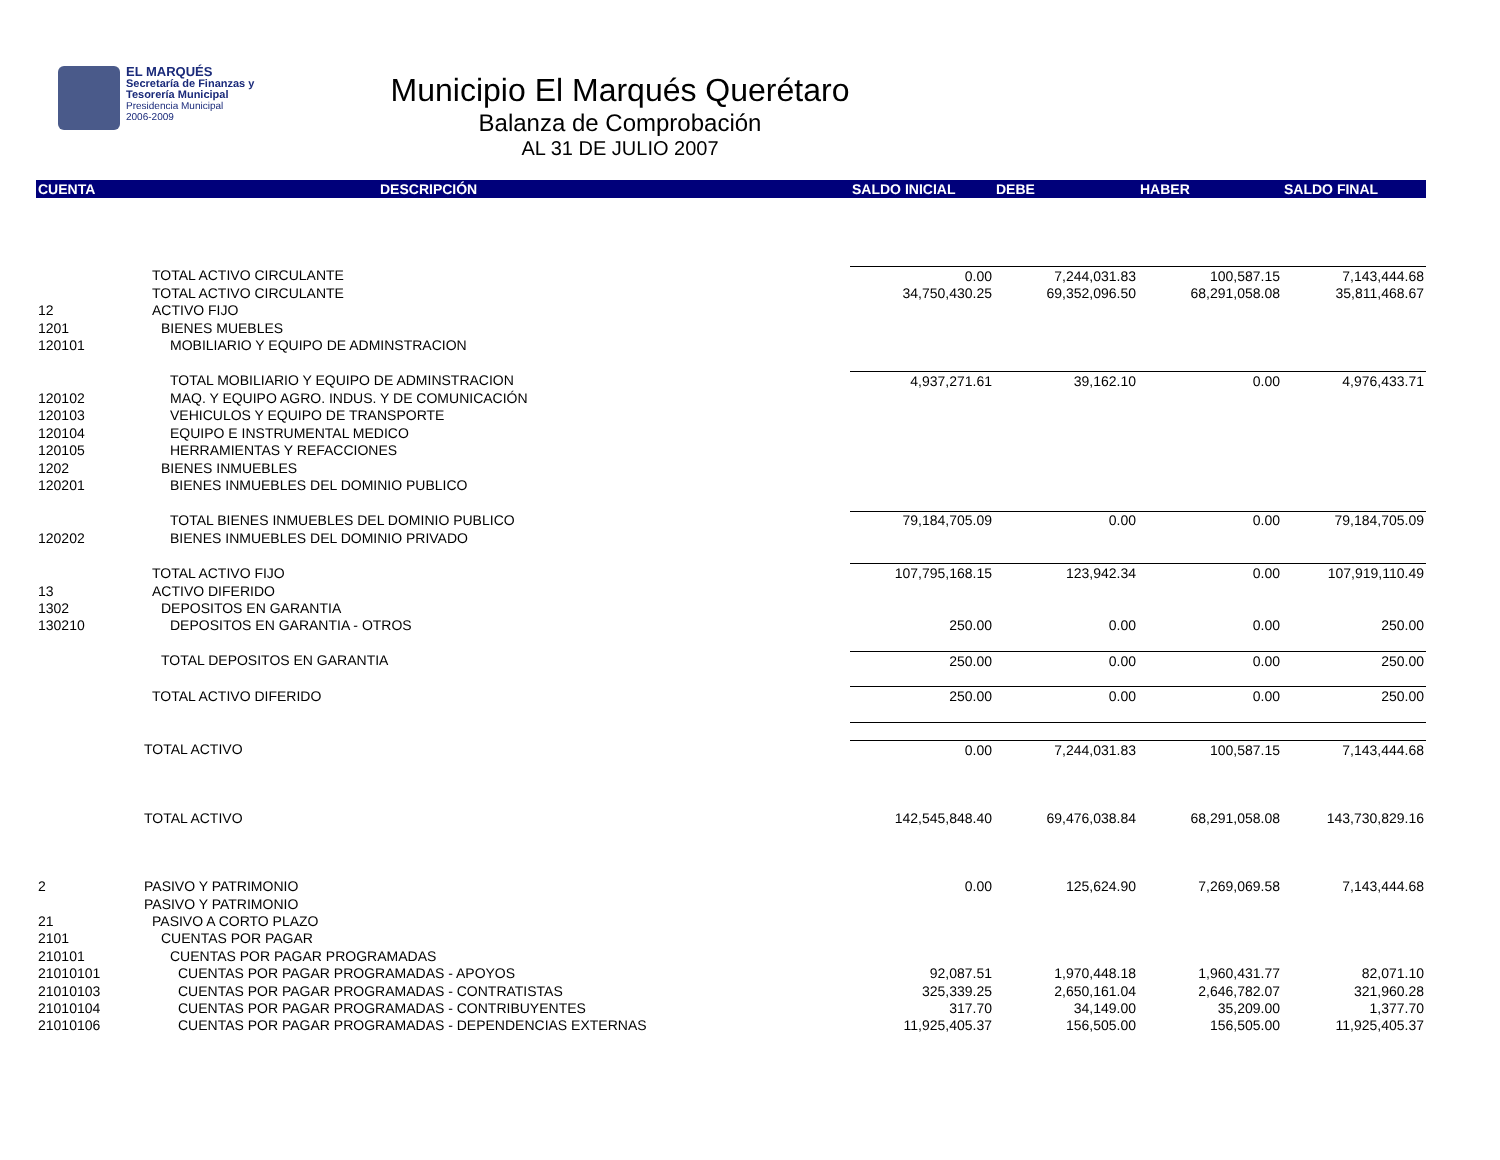EL MARQUÉS
Secretaría de Finanzas y
Tesorería Municipal
Presidencia Municipal
2006-2009
Municipio El Marqués Querétaro
Balanza de Comprobación
AL 31 DE JULIO 2007
| CUENTA | DESCRIPCIÓN | SALDO INICIAL | DEBE | HABER | SALDO FINAL |
| --- | --- | --- | --- | --- | --- |
| | TOTAL ACTIVO CIRCULANTE | 0.00 | 7,244,031.83 | 100,587.15 | 7,143,444.68 |
| | TOTAL ACTIVO CIRCULANTE | 34,750,430.25 | 69,352,096.50 | 68,291,058.08 | 35,811,468.67 |
| 12 | ACTIVO FIJO | | | | |
| 1201 | BIENES MUEBLES | | | | |
| 120101 | MOBILIARIO Y EQUIPO DE ADMINSTRACION | | | | |
| | TOTAL MOBILIARIO Y EQUIPO DE ADMINSTRACION | 4,937,271.61 | 39,162.10 | 0.00 | 4,976,433.71 |
| 120102 | MAQ. Y EQUIPO AGRO. INDUS. Y DE COMUNICACIÓN | | | | |
| 120103 | VEHICULOS Y EQUIPO DE TRANSPORTE | | | | |
| 120104 | EQUIPO E INSTRUMENTAL MEDICO | | | | |
| 120105 | HERRAMIENTAS Y REFACCIONES | | | | |
| 1202 | BIENES INMUEBLES | | | | |
| 120201 | BIENES INMUEBLES DEL DOMINIO PUBLICO | | | | |
| | TOTAL BIENES INMUEBLES DEL DOMINIO PUBLICO | 79,184,705.09 | 0.00 | 0.00 | 79,184,705.09 |
| 120202 | BIENES INMUEBLES DEL DOMINIO PRIVADO | | | | |
| | TOTAL ACTIVO FIJO | 107,795,168.15 | 123,942.34 | 0.00 | 107,919,110.49 |
| 13 | ACTIVO DIFERIDO | | | | |
| 1302 | DEPOSITOS EN GARANTIA | | | | |
| 130210 | DEPOSITOS EN GARANTIA - OTROS | 250.00 | 0.00 | 0.00 | 250.00 |
| | TOTAL DEPOSITOS EN GARANTIA | 250.00 | 0.00 | 0.00 | 250.00 |
| | TOTAL ACTIVO DIFERIDO | 250.00 | 0.00 | 0.00 | 250.00 |
| | TOTAL ACTIVO | 0.00 | 7,244,031.83 | 100,587.15 | 7,143,444.68 |
| | TOTAL ACTIVO | 142,545,848.40 | 69,476,038.84 | 68,291,058.08 | 143,730,829.16 |
| 2 | PASIVO Y PATRIMONIO | 0.00 | 125,624.90 | 7,269,069.58 | 7,143,444.68 |
| | PASIVO Y PATRIMONIO | | | | |
| 21 | PASIVO A CORTO PLAZO | | | | |
| 2101 | CUENTAS POR PAGAR | | | | |
| 210101 | CUENTAS POR PAGAR PROGRAMADAS | | | | |
| 21010101 | CUENTAS POR PAGAR PROGRAMADAS - APOYOS | 92,087.51 | 1,970,448.18 | 1,960,431.77 | 82,071.10 |
| 21010103 | CUENTAS POR PAGAR PROGRAMADAS - CONTRATISTAS | 325,339.25 | 2,650,161.04 | 2,646,782.07 | 321,960.28 |
| 21010104 | CUENTAS POR PAGAR PROGRAMADAS - CONTRIBUYENTES | 317.70 | 34,149.00 | 35,209.00 | 1,377.70 |
| 21010106 | CUENTAS POR PAGAR PROGRAMADAS - DEPENDENCIAS EXTERNAS | 11,925,405.37 | 156,505.00 | 156,505.00 | 11,925,405.37 |